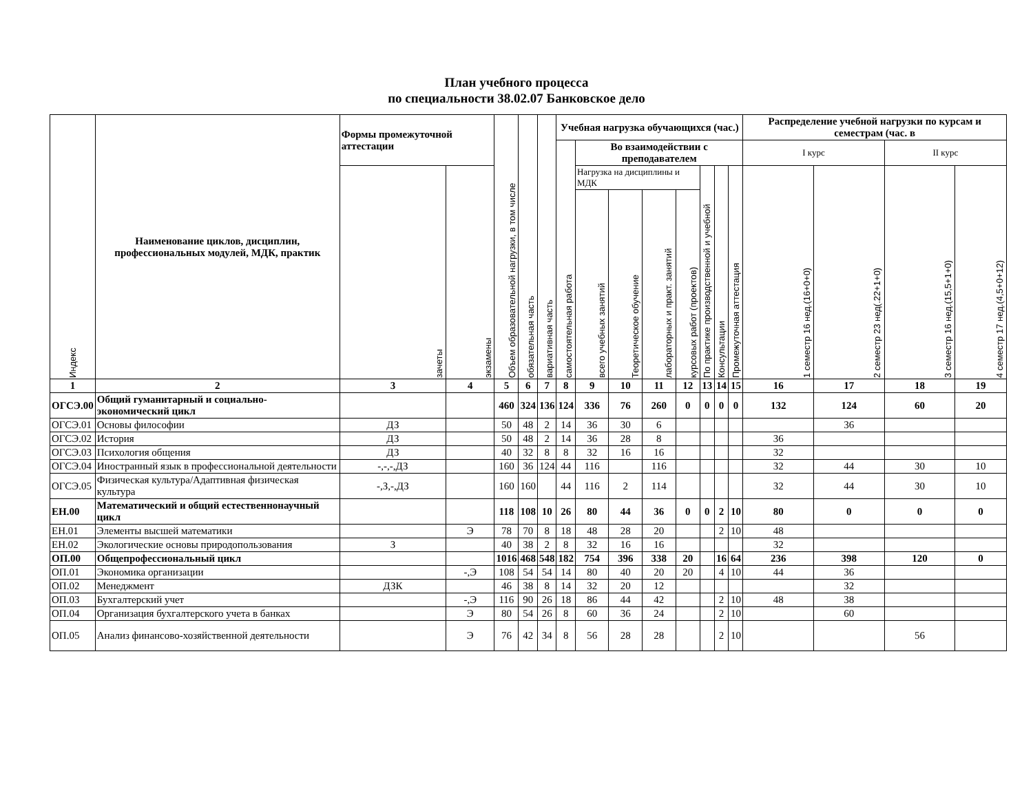План учебного процесса
по специальности 38.02.07 Банковское дело
| Индекс | Наименование циклов, дисциплин, профессиональных модулей, МДК, практик | Формы промежуточной аттестации | | Объем образовательной нагрузки, в том числе | обязательная часть | вариативная часть | Учебная нагрузка обучающихся (час.) | | | | | | | | Распределение учебной нагрузки по курсам и семестрам (час. в | | | |
| --- | --- | --- | --- | --- | --- | --- | --- | --- | --- | --- | --- | --- | --- | --- | --- | --- | --- | --- |
| | | | | | | | самостоятельная работа | Во взаимодействии с преподавателем | | | | | | | I курс | | II курс | |
| | | зачеты | экзамены | | | | | Нагрузка на дисциплины и МДК | | | | По практике производственной и учебной | Консультации | Промежуточная аттестация | 1 семестр 16 нед.(16+0+0) | 2 семестр 23 нед(.22+1+0) | 3 семестр 16 нед.(15,5+1+0) | 4 семестр 17 нед.(4,5+0+12) |
| | | | | | | | | всего учебных занятий | Теоретическое обучение | лабораторных и практ. занятий | курсовых работ (проектов) | | | | | | | |
| 1 | 2 | 3 | 4 | 5 | 6 | 7 | 8 | 9 | 10 | 11 | 12 | 13 | 14 | 15 | 16 | 17 | 18 | 19 |
| ОГСЭ.00 | Общий гуманитарный и социально-экономический цикл | | | 460 | 324 | 136 | 124 | 336 | 76 | 260 | 0 | 0 | 0 | 0 | 132 | 124 | 60 | 20 |
| ОГСЭ.01 | Основы философии | ДЗ | | 50 | 48 | 2 | 14 | 36 | 30 | 6 | | | | | | 36 | | |
| ОГСЭ.02 | История | ДЗ | | 50 | 48 | 2 | 14 | 36 | 28 | 8 | | | | | 36 | | | |
| ОГСЭ.03 | Психология общения | ДЗ | | 40 | 32 | 8 | 8 | 32 | 16 | 16 | | | | | 32 | | | |
| ОГСЭ.04 | Иностранный язык в профессиональной деятельности | -,-,-,ДЗ | | 160 | 36 | 124 | 44 | 116 | | 116 | | | | | 32 | 44 | 30 | 10 |
| ОГСЭ.05 | Физическая культура/Адаптивная физическая культура | -,З,-,ДЗ | | 160 | 160 | | 44 | 116 | 2 | 114 | | | | | 32 | 44 | 30 | 10 |
| ЕН.00 | Математический и общий естественнонаучный цикл | | | 118 | 108 | 10 | 26 | 80 | 44 | 36 | 0 | 0 | 2 | 10 | 80 | 0 | 0 | 0 |
| ЕН.01 | Элементы высшей математики | | Э | 78 | 70 | 8 | 18 | 48 | 28 | 20 | | | 2 | 10 | 48 | | | |
| ЕН.02 | Экологические основы природопользования | З | | 40 | 38 | 2 | 8 | 32 | 16 | 16 | | | | | 32 | | | |
| ОП.00 | Общепрофессиональный цикл | | | 1016 | 468 | 548 | 182 | 754 | 396 | 338 | 20 | | 16 | 64 | 236 | 398 | 120 | 0 |
| ОП.01 | Экономика организации | | -,Э | 108 | 54 | 54 | 14 | 80 | 40 | 20 | 20 | | 4 | 10 | 44 | 36 | | |
| ОП.02 | Менеджмент | ДЗК | | 46 | 38 | 8 | 14 | 32 | 20 | 12 | | | | | | 32 | | |
| ОП.03 | Бухгалтерский учет | | -,Э | 116 | 90 | 26 | 18 | 86 | 44 | 42 | | | 2 | 10 | 48 | 38 | | |
| ОП.04 | Организация бухгалтерского учета в банках | | Э | 80 | 54 | 26 | 8 | 60 | 36 | 24 | | | 2 | 10 | | 60 | | |
| ОП.05 | Анализ финансово-хозяйственной деятельности | | Э | 76 | 42 | 34 | 8 | 56 | 28 | 28 | | | 2 | 10 | | | 56 | |